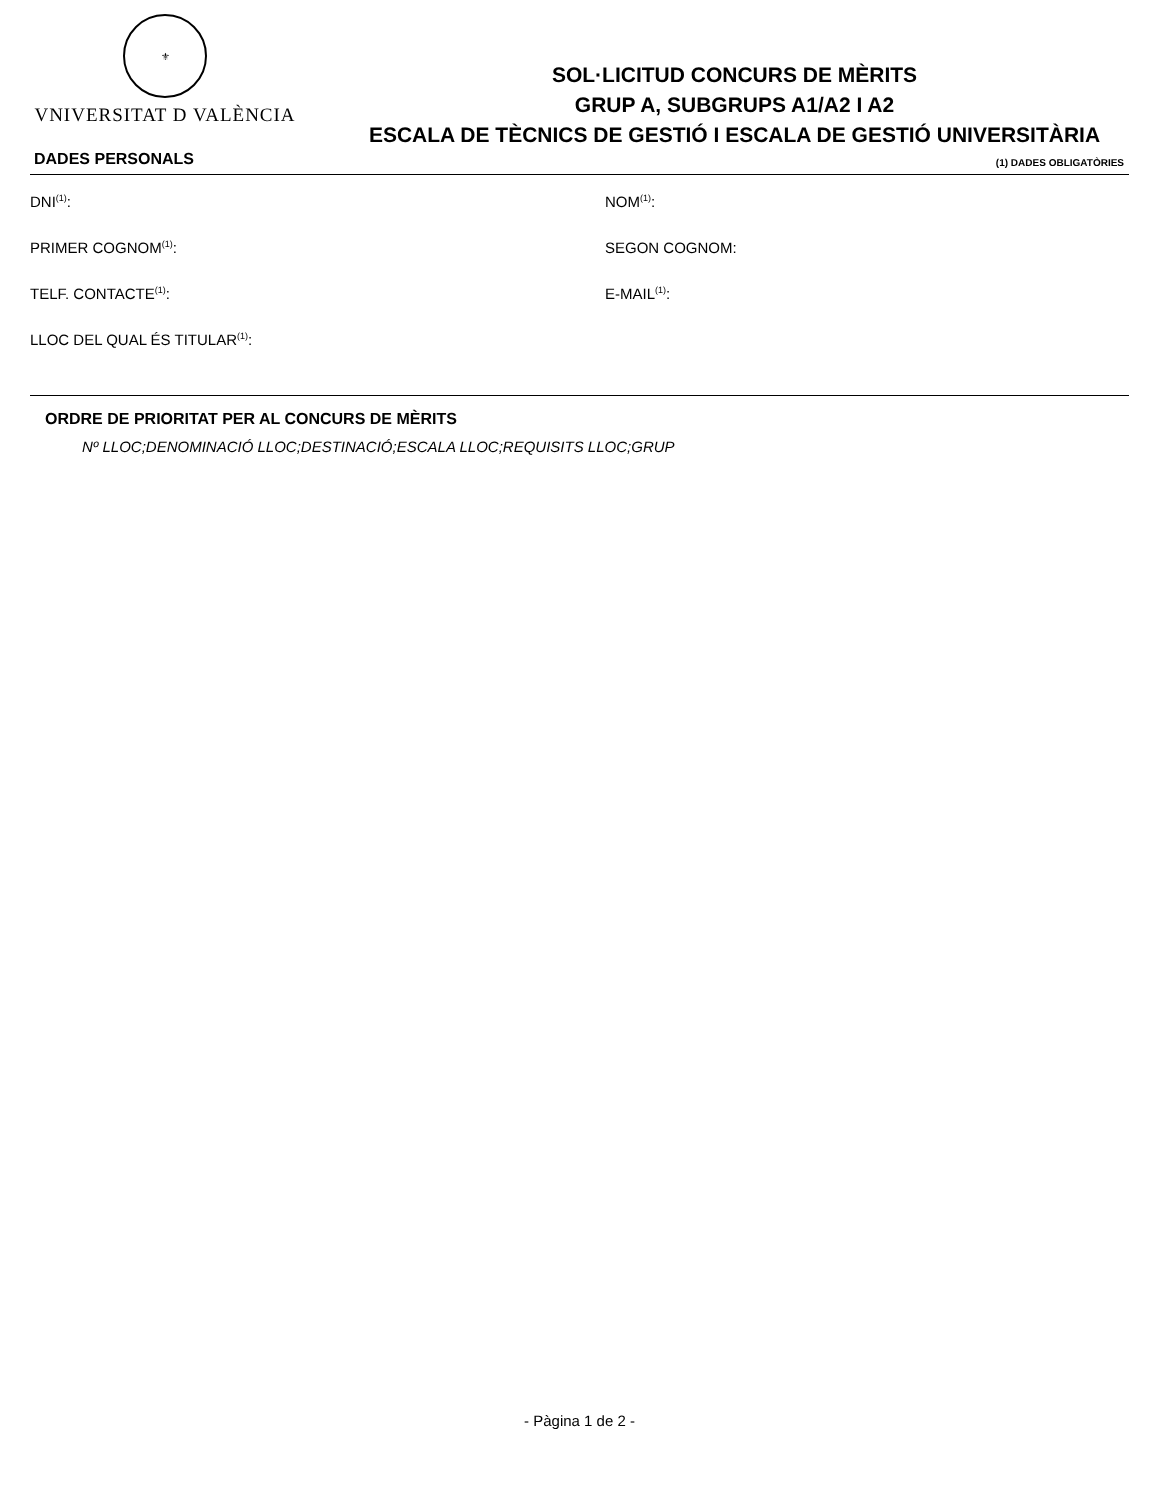⚜
VNIVERSITAT D VALÈNCIA
SOL·LICITUD CONCURS DE MÈRITS
GRUP A, SUBGRUPS A1/A2 I A2
ESCALA DE TÈCNICS DE GESTIÓ I ESCALA DE GESTIÓ UNIVERSITÀRIA
DADES PERSONALS (1) DADES OBLIGATÒRIES
DNI<sup>(1)</sup>: NOM<sup>(1)</sup>:
PRIMER COGNOM<sup>(1)</sup>: SEGON COGNOM:
TELF. CONTACTE<sup>(1)</sup>: E-MAIL<sup>(1)</sup>:
LLOC DEL QUAL ÉS TITULAR<sup>(1)</sup>:
ORDRE DE PRIORITAT PER AL CONCURS DE MÈRITS
Nº LLOC;DENOMINACIÓ LLOC;DESTINACIÓ;ESCALA LLOC;REQUISITS LLOC;GRUP
- Pàgina 1 de 2 -